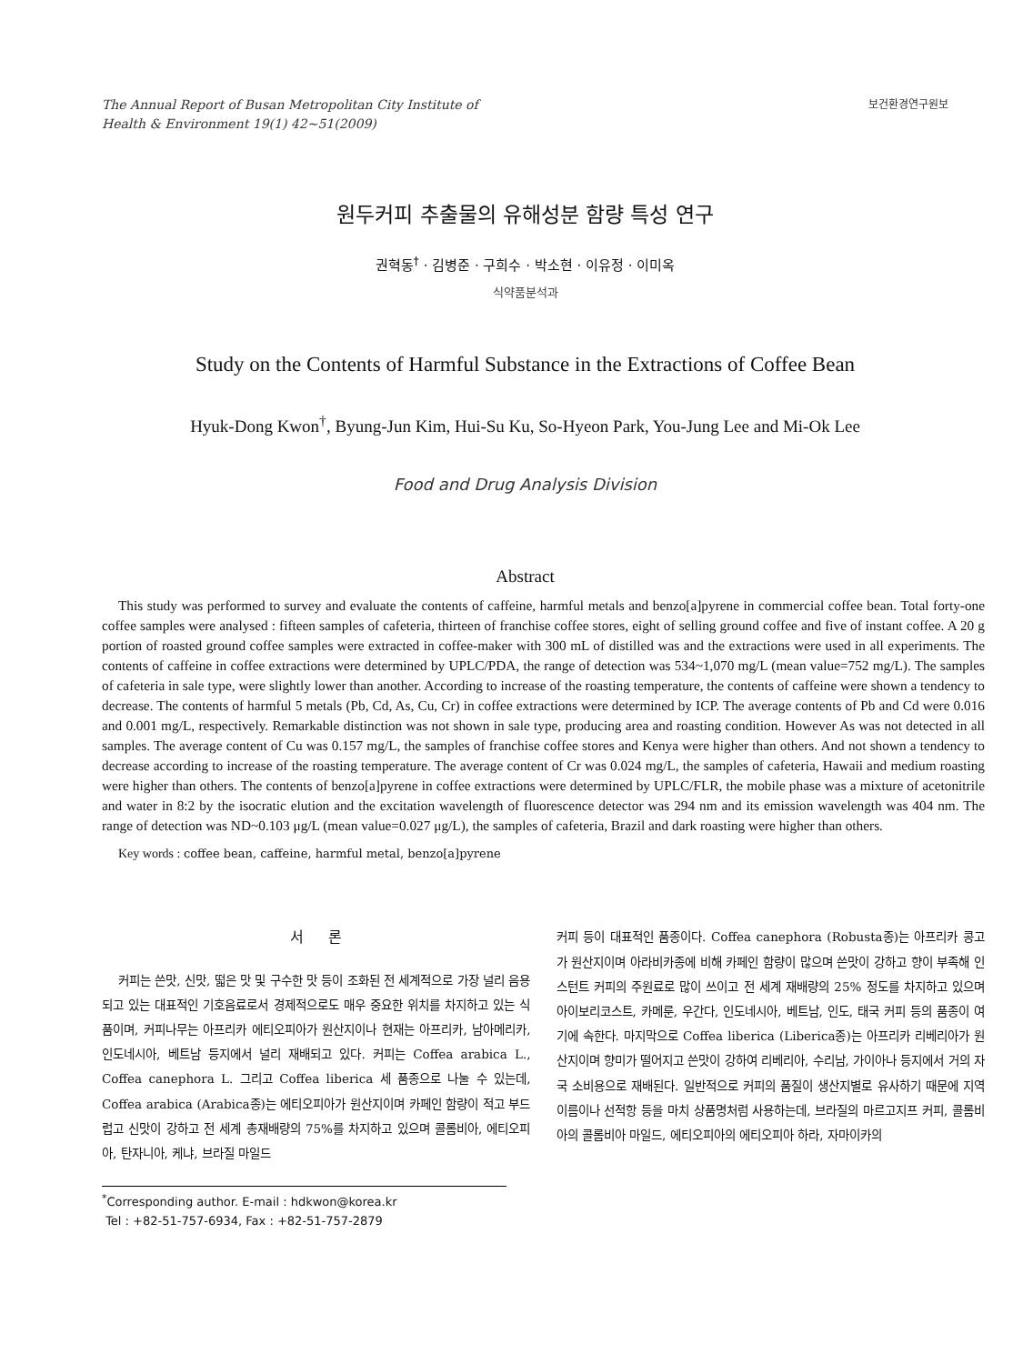The Annual Report of Busan Metropolitan City Institute of
Health & Environment 19(1) 42~51(2009)
보건환경연구원보
원두커피 추출물의 유해성분 함량 특성 연구
권혁동<sup>†</sup> · 김병준 · 구희수 · 박소현 · 이유정 · 이미옥
식약품분석과
Study on the Contents of Harmful Substance in the Extractions of Coffee Bean
Hyuk-Dong Kwon<sup>†</sup>, Byung-Jun Kim, Hui-Su Ku, So-Hyeon Park, You-Jung Lee and Mi-Ok Lee
Food and Drug Analysis Division
Abstract
This study was performed to survey and evaluate the contents of caffeine, harmful metals and benzo[a]pyrene in commercial coffee bean. Total forty-one coffee samples were analysed : fifteen samples of cafeteria, thirteen of franchise coffee stores, eight of selling ground coffee and five of instant coffee. A 20 g portion of roasted ground coffee samples were extracted in coffee-maker with 300 mL of distilled was and the extractions were used in all experiments. The contents of caffeine in coffee extractions were determined by UPLC/PDA, the range of detection was 534~1,070 mg/L (mean value=752 mg/L). The samples of cafeteria in sale type, were slightly lower than another. According to increase of the roasting temperature, the contents of caffeine were shown a tendency to decrease. The contents of harmful 5 metals (Pb, Cd, As, Cu, Cr) in coffee extractions were determined by ICP. The average contents of Pb and Cd were 0.016 and 0.001 mg/L, respectively. Remarkable distinction was not shown in sale type, producing area and roasting condition. However As was not detected in all samples. The average content of Cu was 0.157 mg/L, the samples of franchise coffee stores and Kenya were higher than others. And not shown a tendency to decrease according to increase of the roasting temperature. The average content of Cr was 0.024 mg/L, the samples of cafeteria, Hawaii and medium roasting were higher than others. The contents of benzo[a]pyrene in coffee extractions were determined by UPLC/FLR, the mobile phase was a mixture of acetonitrile and water in 8:2 by the isocratic elution and the excitation wavelength of fluorescence detector was 294 nm and its emission wavelength was 404 nm. The range of detection was ND~0.103 μg/L (mean value=0.027 μg/L), the samples of cafeteria, Brazil and dark roasting were higher than others.
Key words : coffee bean, caffeine, harmful metal, benzo[a]pyrene
서 론
커피는 쓴맛, 신맛, 떫은 맛 및 구수한 맛 등이 조화된 전 세계적으로 가장 널리 음용되고 있는 대표적인 기호음료로서 경제적으로도 매우 중요한 위치를 차지하고 있는 식품이며, 커피나무는 아프리카 에티오피아가 원산지이나 현재는 아프리카, 남아메리카, 인도네시아, 베트남 등지에서 널리 재배되고 있다. 커피는 Coffea arabica L., Coffea canephora L. 그리고 Coffea liberica 세 품종으로 나눌 수 있는데, Coffea arabica (Arabica종)는 에티오피아가 원산지이며 카페인 함량이 적고 부드럽고 신맛이 강하고 전 세계 총재배량의 75%를 차지하고 있으며 콜롬비아, 에티오피아, 탄자니아, 케냐, 브라질 마일드
<sup>*</sup> Corresponding author. E-mail : hdkwon@korea.kr
Tel : +82-51-757-6934, Fax : +82-51-757-2879
커피 등이 대표적인 품종이다. Coffea canephora (Robusta종)는 아프리카 콩고가 원산지이며 아라비카종에 비해 카페인 함량이 많으며 쓴맛이 강하고 향이 부족해 인스턴트 커피의 주원료로 많이 쓰이고 전 세계 재배량의 25% 정도를 차지하고 있으며 아이보리코스트, 카메룬, 우간다, 인도네시아, 베트남, 인도, 태국 커피 등의 품종이 여기에 속한다. 마지막으로 Coffea liberica (Liberica종)는 아프리카 리베리아가 원산지이며 향미가 떨어지고 쓴맛이 강하여 리베리아, 수리남, 가이아나 등지에서 거의 자국 소비용으로 재배된다. 일반적으로 커피의 품질이 생산지별로 유사하기 때문에 지역이름이나 선적항 등을 마치 상품명처럼 사용하는데, 브라질의 마르고지프 커피, 콜롬비아의 콜롬비아 마일드, 에티오피아의 에티오피아 하라, 자마이카의